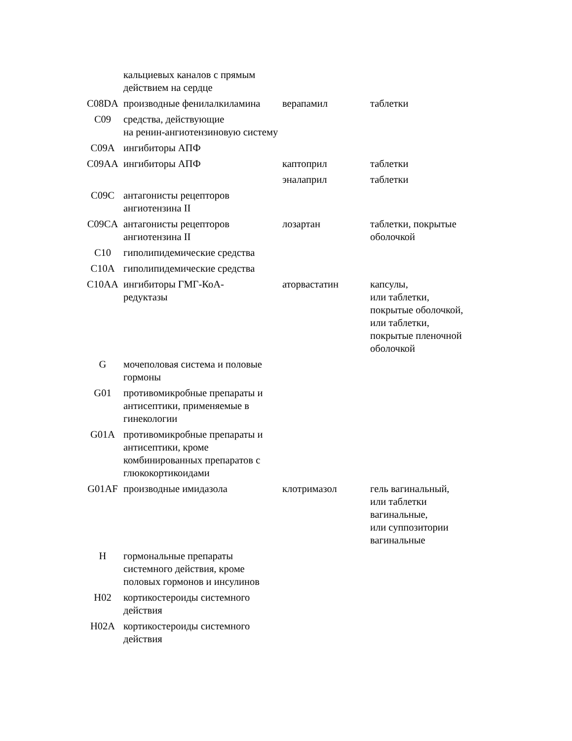| | кальциевых каналов с прямым действием на сердце | | |
| C08DA | производные фенилалкиламина | верапамил | таблетки |
| C09 | средства, действующие на ренин-ангиотензиновую систему | | |
| C09A | ингибиторы АПФ | | |
| C09AA | ингибиторы АПФ | каптоприл | таблетки |
| | | эналаприл | таблетки |
| C09C | антагонисты рецепторов ангиотензина II | | |
| C09CA | антагонисты рецепторов ангиотензина II | лозартан | таблетки, покрытые оболочкой |
| C10 | гиполипидемические средства | | |
| C10A | гиполипидемические средства | | |
| C10AA | ингибиторы ГМГ-КоА- редуктазы | аторвастатин | капсулы, или таблетки, покрытые оболочкой, или таблетки, покрытые пленочной оболочкой |
| G | мочеполовая система и половые гормоны | | |
| G01 | противомикробные препараты и антисептики, применяемые в гинекологии | | |
| G01A | противомикробные препараты и антисептики, кроме комбинированных препаратов с глюкокортикоидами | | |
| G01AF | производные имидазола | клотримазол | гель вагинальный, или таблетки вагинальные, или суппозитории вагинальные |
| H | гормональные препараты системного действия, кроме половых гормонов и инсулинов | | |
| H02 | кортикостероиды системного действия | | |
| H02A | кортикостероиды системного действия | | |